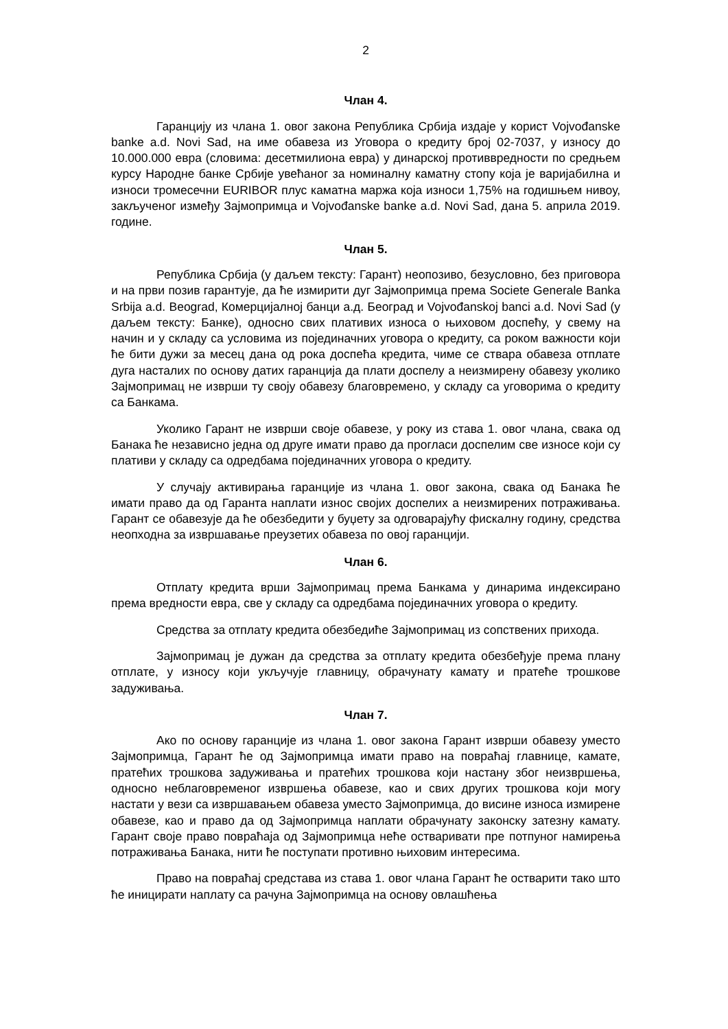2
Члан 4.
Гаранцију из члана 1. овог закона Република Србија издаје у корист Vojvođanske banke a.d. Novi Sad, на име обавеза из Уговора о кредиту број 02-7037, у износу до 10.000.000 евра (словима: десетмилиона евра) у динарској противвредности по средњем курсу Народне банке Србије увећаног за номиналну каматну стопу која је варијабилна и износи тромесечни EURIBOR плус каматна маржа која износи 1,75% на годишњем нивоу, закљученог између Зајмопримца и Vojvođanske banke a.d. Novi Sad, дана 5. априла 2019. године.
Члан 5.
Република Србија (у даљем тексту: Гарант) неопозиво, безусловно, без приговора и на први позив гарантује, да ће измирити дуг Зајмопримца према Societe Generale Banka Srbija a.d. Beograd, Комерцијалној банци а.д. Београд и Vojvođanskoj banci a.d. Novi Sad (у даљем тексту: Банке), односно свих плативих износа о њиховом доспећу, у свему на начин и у складу са условима из појединачних уговора о кредиту, са роком важности који ће бити дужи за месец дана од рока доспећа кредита, чиме се ствара обавеза отплате дуга насталих по основу датих гаранција да плати доспелу а неизмирену обавезу уколико Зајмопримац не изврши ту своју обавезу благовремено, у складу са уговорима о кредиту са Банкама.
Уколико Гарант не изврши своје обавезе, у року из става 1. овог члана, свака од Банака ће независно једна од друге имати право да прогласи доспелим све износе који су плативи у складу са одредбама појединачних уговора о кредиту.
У случају активирања гаранције из члана 1. овог закона, свака од Банака ће имати право да од Гаранта наплати износ својих доспелих а неизмирених потраживања. Гарант се обавезује да ће обезбедити у буџету за одговарајућу фискалну годину, средства неопходна за извршавање преузетих обавеза по овој гаранцији.
Члан 6.
Отплату кредита врши Зајмопримац према Банкама у динарима индексирано према вредности евра, све у складу са одредбама појединачних уговора о кредиту.
Средства за отплату кредита обезбедиће Зајмопримац из сопствених прихода.
Зајмопримац је дужан да средства за отплату кредита обезбеђује према плану отплате, у износу који укључује главницу, обрачунату камату и пратеће трошкове задуживања.
Члан 7.
Ако по основу гаранције из члана 1. овог закона Гарант изврши обавезу уместо Зајмопримца, Гарант ће од Зајмопримца имати право на повраћај главнице, камате, пратећих трошкова задуживања и пратећих трошкова који настану због неизвршења, односно неблаговременог извршења обавезе, као и свих других трошкова који могу настати у вези са извршавањем обавеза уместо Зајмопримца, до висине износа измирене обавезе, као и право да од Зајмопримца наплати обрачунату законску затезну камату. Гарант своје право повраћаја од Зајмопримца неће остваривати пре потпуног намирења потраживања Банака, нити ће поступати противно њиховим интересима.
Право на повраћај средстава из става 1. овог члана Гарант ће остварити тако што ће иницирати наплату са рачуна Зајмопримца на основу овлашћења